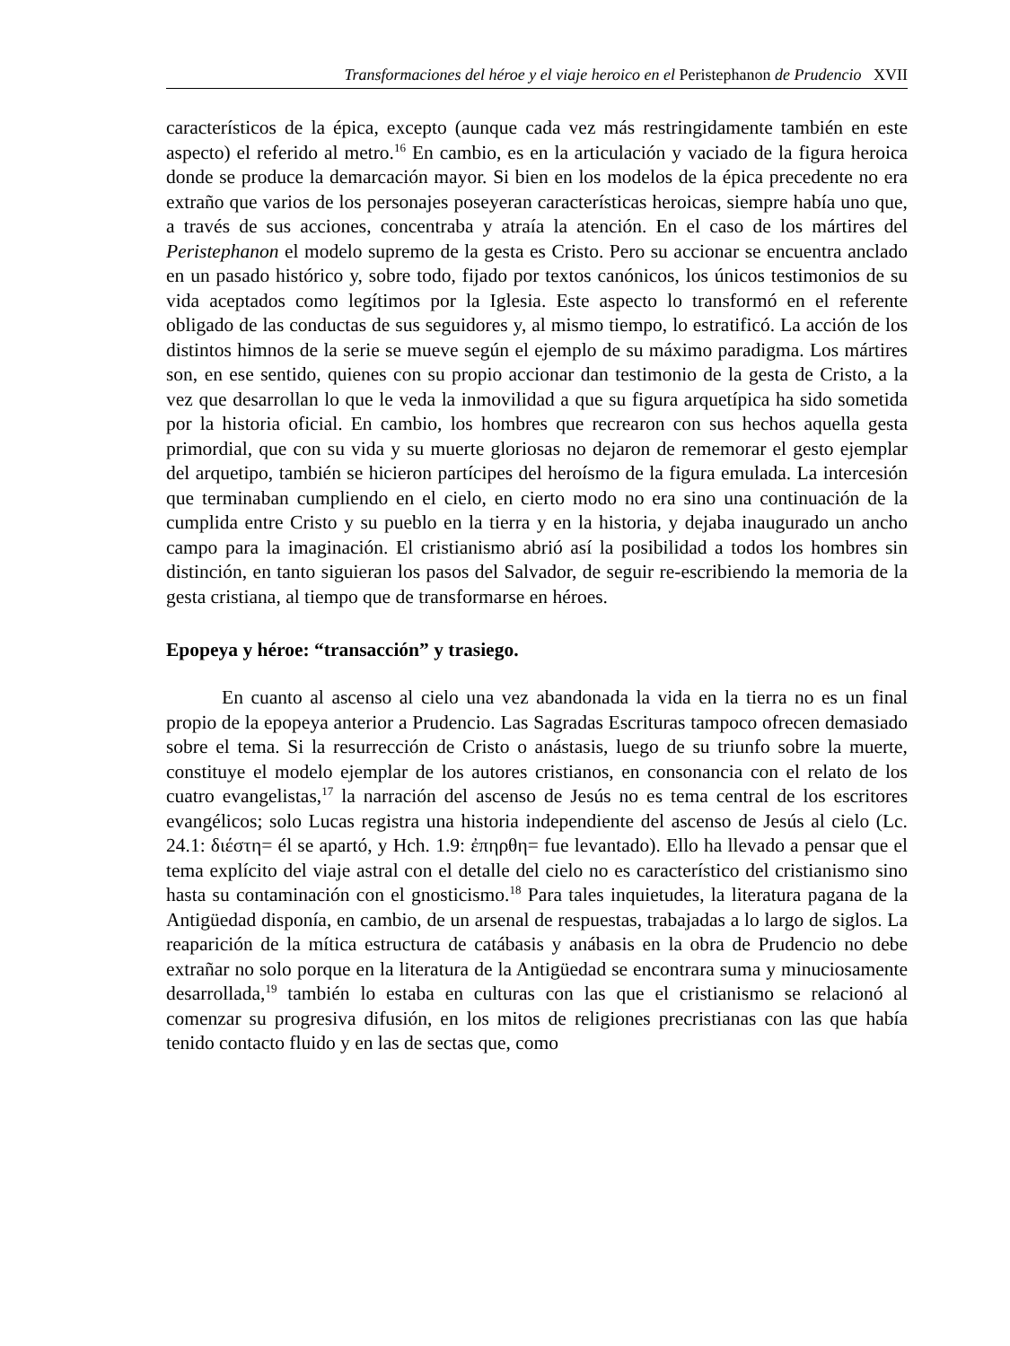Transformaciones del héroe y el viaje heroico en el Peristephanon de Prudencio XVII
característicos de la épica, excepto (aunque cada vez más restringidamente también en este aspecto) el referido al metro.<sup>16</sup> En cambio, es en la articulación y vaciado de la figura heroica donde se produce la demarcación mayor. Si bien en los modelos de la épica precedente no era extraño que varios de los personajes poseyeran características heroicas, siempre había uno que, a través de sus acciones, concentraba y atraía la atención. En el caso de los mártires del Peristephanon el modelo supremo de la gesta es Cristo. Pero su accionar se encuentra anclado en un pasado histórico y, sobre todo, fijado por textos canónicos, los únicos testimonios de su vida aceptados como legítimos por la Iglesia. Este aspecto lo transformó en el referente obligado de las conductas de sus seguidores y, al mismo tiempo, lo estratificó. La acción de los distintos himnos de la serie se mueve según el ejemplo de su máximo paradigma. Los mártires son, en ese sentido, quienes con su propio accionar dan testimonio de la gesta de Cristo, a la vez que desarrollan lo que le veda la inmovilidad a que su figura arquetípica ha sido sometida por la historia oficial. En cambio, los hombres que recrearon con sus hechos aquella gesta primordial, que con su vida y su muerte gloriosas no dejaron de rememorar el gesto ejemplar del arquetipo, también se hicieron partícipes del heroísmo de la figura emulada. La intercesión que terminaban cumpliendo en el cielo, en cierto modo no era sino una continuación de la cumplida entre Cristo y su pueblo en la tierra y en la historia, y dejaba inaugurado un ancho campo para la imaginación. El cristianismo abrió así la posibilidad a todos los hombres sin distinción, en tanto siguieran los pasos del Salvador, de seguir re-escribiendo la memoria de la gesta cristiana, al tiempo que de transformarse en héroes.
Epopeya y héroe: “transacción” y trasiego.
En cuanto al ascenso al cielo una vez abandonada la vida en la tierra no es un final propio de la epopeya anterior a Prudencio. Las Sagradas Escrituras tampoco ofrecen demasiado sobre el tema. Si la resurrección de Cristo o anástasis, luego de su triunfo sobre la muerte, constituye el modelo ejemplar de los autores cristianos, en consonancia con el relato de los cuatro evangelistas,<sup>17</sup> la narración del ascenso de Jesús no es tema central de los escritores evangélicos; solo Lucas registra una historia independiente del ascenso de Jesús al cielo (Lc. 24.1: διέστη= él se apartó, y Hch. 1.9: ἐπηρθη= fue levantado). Ello ha llevado a pensar que el tema explícito del viaje astral con el detalle del cielo no es característico del cristianismo sino hasta su contaminación con el gnosticismo.<sup>18</sup> Para tales inquietudes, la literatura pagana de la Antigüedad disponía, en cambio, de un arsenal de respuestas, trabajadas a lo largo de siglos. La reaparición de la mítica estructura de catábasis y anábasis en la obra de Prudencio no debe extrañar no solo porque en la literatura de la Antigüedad se encontrara suma y minuciosamente desarrollada,<sup>19</sup> también lo estaba en culturas con las que el cristianismo se relacionó al comenzar su progresiva difusión, en los mitos de religiones precristianas con las que había tenido contacto fluido y en las de sectas que, como